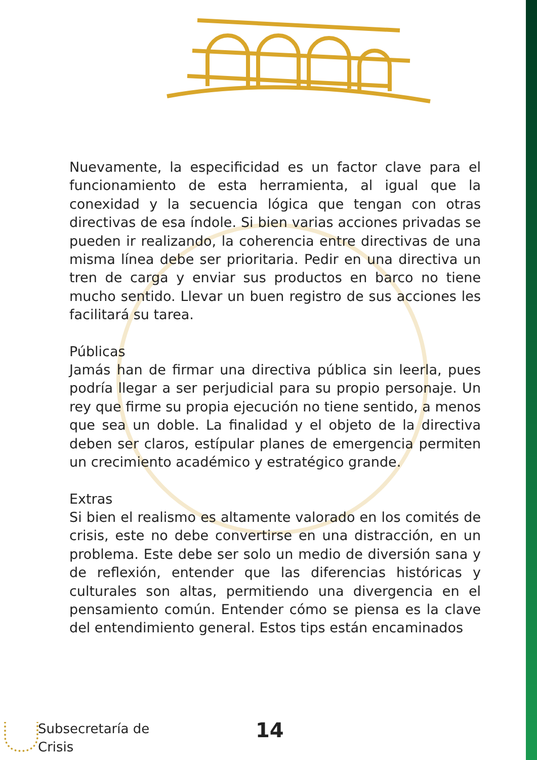Nuevamente, la especificidad es un factor clave para el funcionamiento de esta herramienta, al igual que la conexidad y la secuencia lógica que tengan con otras directivas de esa índole. Si bien varias acciones privadas se pueden ir realizando, la coherencia entre directivas de una misma línea debe ser prioritaria. Pedir en una directiva un tren de carga y enviar sus productos en barco no tiene mucho sentido. Llevar un buen registro de sus acciones les facilitará su tarea.
Públicas
Jamás han de firmar una directiva pública sin leerla, pues podría llegar a ser perjudicial para su propio personaje. Un rey que firme su propia ejecución no tiene sentido, a menos que sea un doble. La finalidad y el objeto de la directiva deben ser claros, estípular planes de emergencia permiten un crecimiento académico y estratégico grande.
Extras
Si bien el realismo es altamente valorado en los comités de crisis, este no debe convertirse en una distracción, en un problema. Este debe ser solo un medio de diversión sana y de reflexión, entender que las diferencias históricas y culturales son altas, permitiendo una divergencia en el pensamiento común. Entender cómo se piensa es la clave del entendimiento general. Estos tips están encaminados
Subsecretaría de
Crisis
14